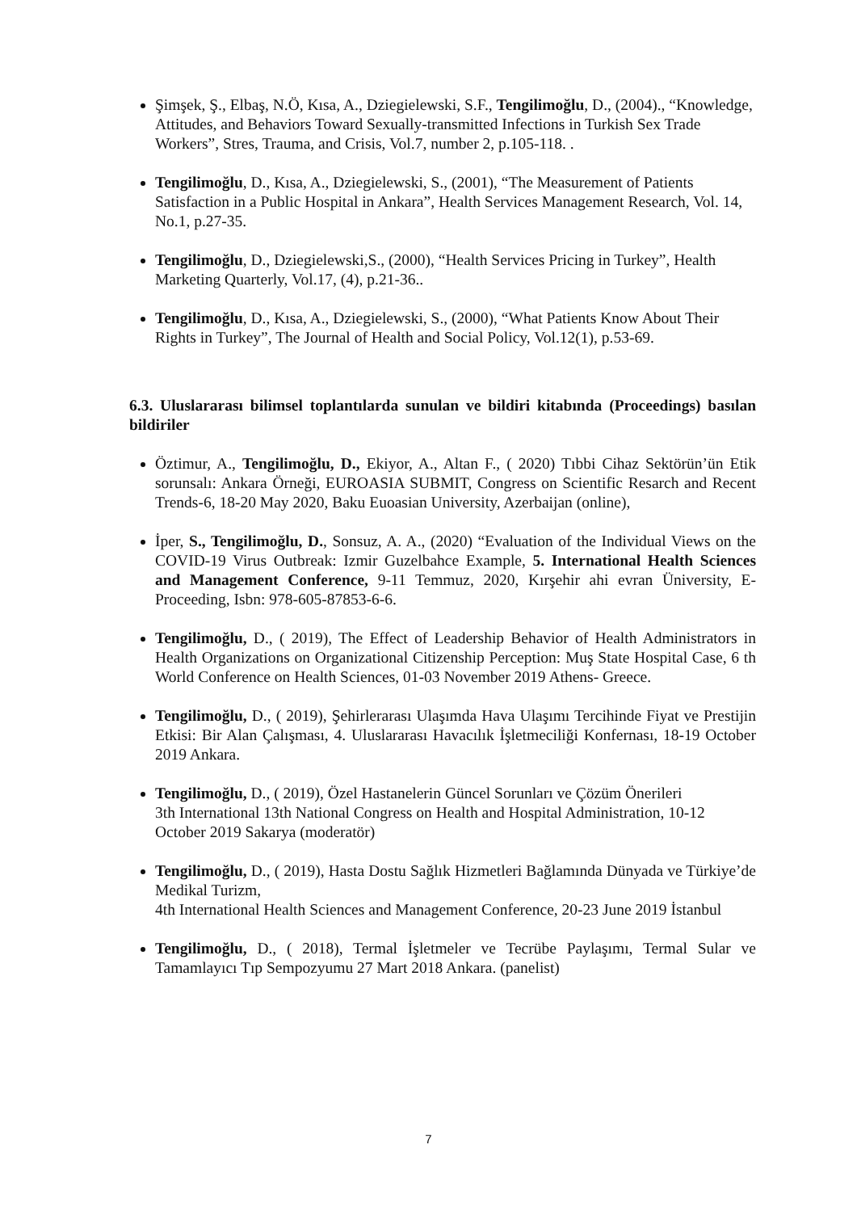Şimşek, Ş., Elbaş, N.Ö, Kısa, A., Dziegielewski, S.F., Tengilimoğlu, D., (2004)., “Knowledge, Attitudes, and Behaviors Toward Sexually-transmitted Infections in Turkish Sex Trade Workers”, Stres, Trauma, and Crisis, Vol.7, number 2, p.105-118. .
Tengilimoğlu, D., Kısa, A., Dziegielewski, S., (2001), “The Measurement of Patients Satisfaction in a Public Hospital in Ankara”, Health Services Management Research, Vol. 14, No.1, p.27-35.
Tengilimoğlu, D., Dziegielewski,S., (2000), “Health Services Pricing in Turkey”, Health Marketing Quarterly, Vol.17, (4), p.21-36..
Tengilimoğlu, D., Kısa, A., Dziegielewski, S., (2000), “What Patients Know About Their Rights in Turkey”, The Journal of Health and Social Policy, Vol.12(1), p.53-69.
6.3. Uluslararası bilimsel toplantılarda sunulan ve bildiri kitabında (Proceedings) basılan bildiriler
Öztimur, A., Tengilimoğlu, D., Ekiyor, A., Altan F., ( 2020) Tıbbi Cihaz Sektörün’ün Etik sorunsalı: Ankara Örneği, EUROASIA SUBMIT, Congress on Scientific Resarch and Recent Trends-6, 18-20 May 2020, Baku Euoasian University, Azerbaijan (online),
İper, S., Tengilimoğlu, D., Sonsuz, A. A., (2020) “Evaluation of the Individual Views on the COVID-19 Virus Outbreak: Izmir Guzelbahce Example, 5. International Health Sciences and Management Conference, 9-11 Temmuz, 2020, Kırşehir ahi evran Üniversity, E-Proceeding, Isbn: 978-605-87853-6-6.
Tengilimoğlu, D., ( 2019), The Effect of Leadership Behavior of Health Administrators in Health Organizations on Organizational Citizenship Perception: Muş State Hospital Case, 6 th World Conference on Health Sciences, 01-03 November 2019 Athens- Greece.
Tengilimoğlu, D., ( 2019), Şehirlerarası Ulaşımda Hava Ulaşımı Tercihinde Fiyat ve Prestijin Etkisi: Bir Alan Çalışması, 4. Uluslararası Havacılık İşletmeciliği Konfernası, 18-19 October 2019 Ankara.
Tengilimoğlu, D., ( 2019), Özel Hastanelerin Güncel Sorunları ve Çözüm Önerileri
3th International 13th National Congress on Health and Hospital Administration, 10-12 October 2019 Sakarya (moderatör)
Tengilimoğlu, D., ( 2019), Hasta Dostu Sağlık Hizmetleri Bağlamında Dünyada ve Türkiye’de Medikal Turizm,
4th International Health Sciences and Management Conference, 20-23 June 2019 İstanbul
Tengilimoğlu, D., ( 2018), Termal İşletmeler ve Tecrübe Paylaşımı, Termal Sular ve Tamamlayıcı Tıp Sempozyumu 27 Mart 2018 Ankara. (panelist)
7